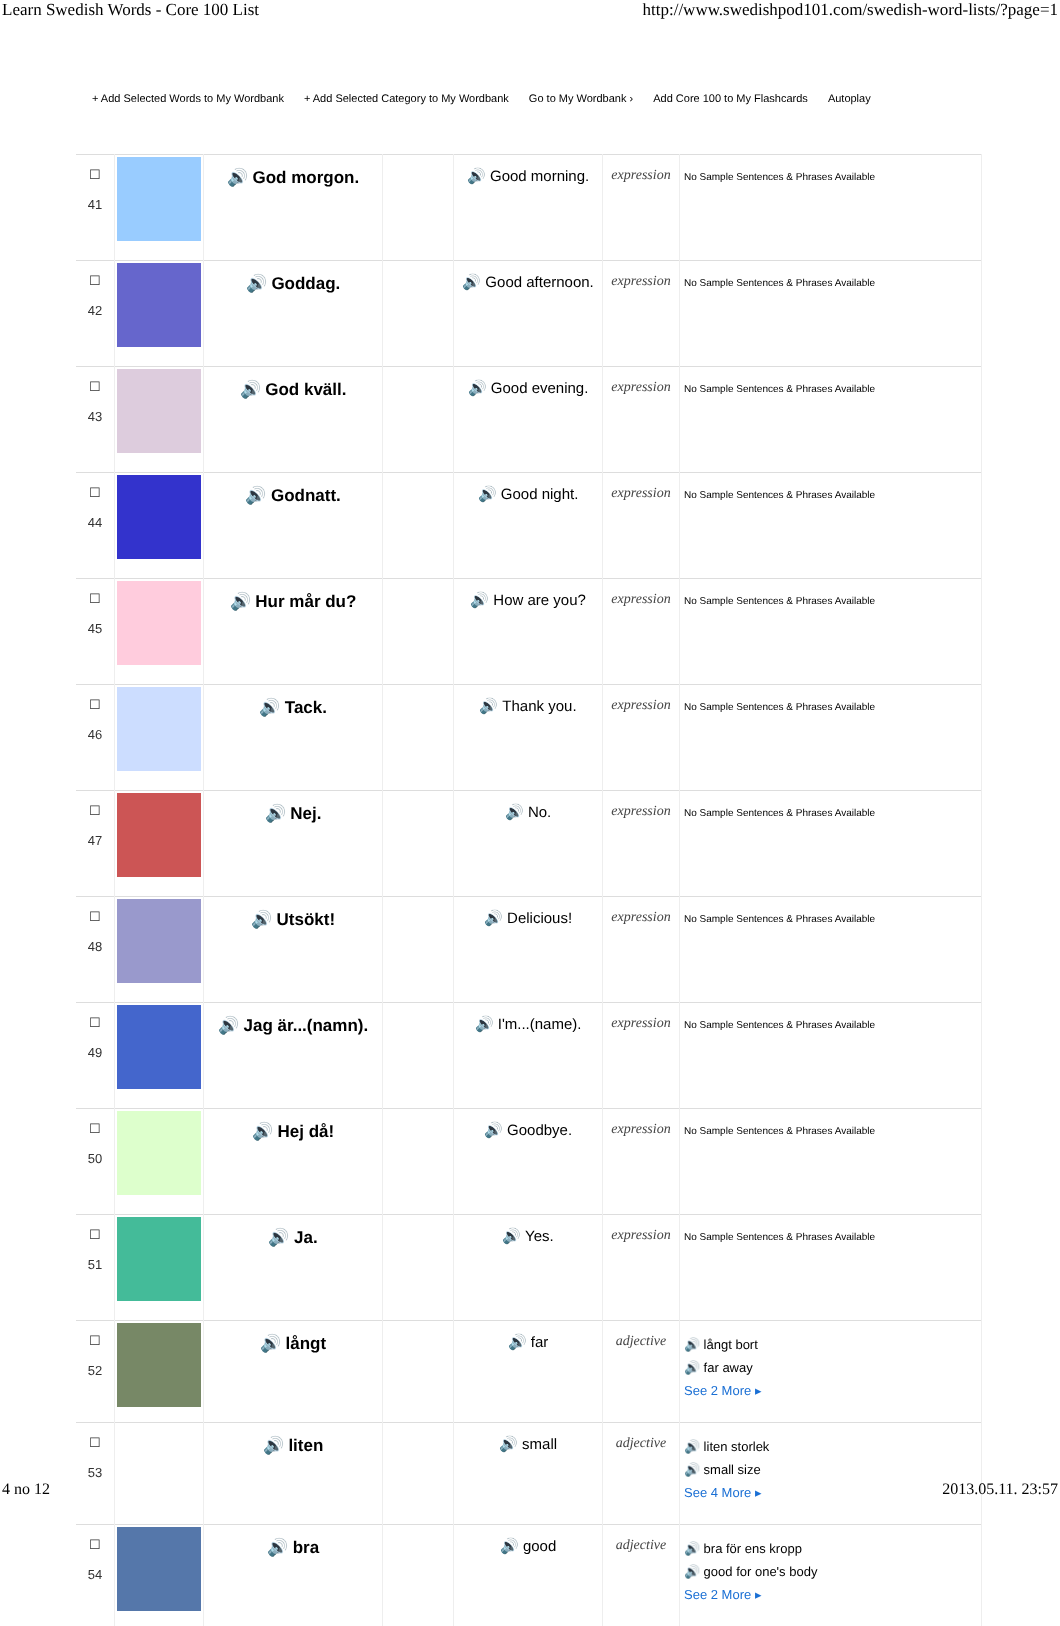Learn Swedish Words - Core 100 List http://www.swedishpod101.com/swedish-word-lists/?page=1
+ Add Selected Words to My Wordbank + Add Selected Category to My Wordbank Go to My Wordbank › Add Core 100 to My Flashcards Autoplay
| ☐ 41 | | 🔊 God morgon. | | 🔊 Good morning. | expression | No Sample Sentences & Phrases Available |
| ☐ 42 | | 🔊 Goddag. | | 🔊 Good afternoon. | expression | No Sample Sentences & Phrases Available |
| ☐ 43 | | 🔊 God kväll. | | 🔊 Good evening. | expression | No Sample Sentences & Phrases Available |
| ☐ 44 | | 🔊 Godnatt. | | 🔊 Good night. | expression | No Sample Sentences & Phrases Available |
| ☐ 45 | | 🔊 Hur mår du? | | 🔊 How are you? | expression | No Sample Sentences & Phrases Available |
| ☐ 46 | | 🔊 Tack. | | 🔊 Thank you. | expression | No Sample Sentences & Phrases Available |
| ☐ 47 | | 🔊 Nej. | | 🔊 No. | expression | No Sample Sentences & Phrases Available |
| ☐ 48 | | 🔊 Utsökt! | | 🔊 Delicious! | expression | No Sample Sentences & Phrases Available |
| ☐ 49 | | 🔊 Jag är...(namn). | | 🔊 I'm...(name). | expression | No Sample Sentences & Phrases Available |
| ☐ 50 | | 🔊 Hej då! | | 🔊 Goodbye. | expression | No Sample Sentences & Phrases Available |
| ☐ 51 | | 🔊 Ja. | | 🔊 Yes. | expression | No Sample Sentences & Phrases Available |
| ☐ 52 | | 🔊 långt | | 🔊 far | adjective | 🔊 långt bort 🔊 far away See 2 More ▸ |
| ☐ 53 | | 🔊 liten | | 🔊 small | adjective | 🔊 liten storlek 🔊 small size See 4 More ▸ |
| ☐ 54 | | 🔊 bra | | 🔊 good | adjective | 🔊 bra för ens kropp 🔊 good for one's body See 2 More ▸ |
4 no 12 2013.05.11. 23:57